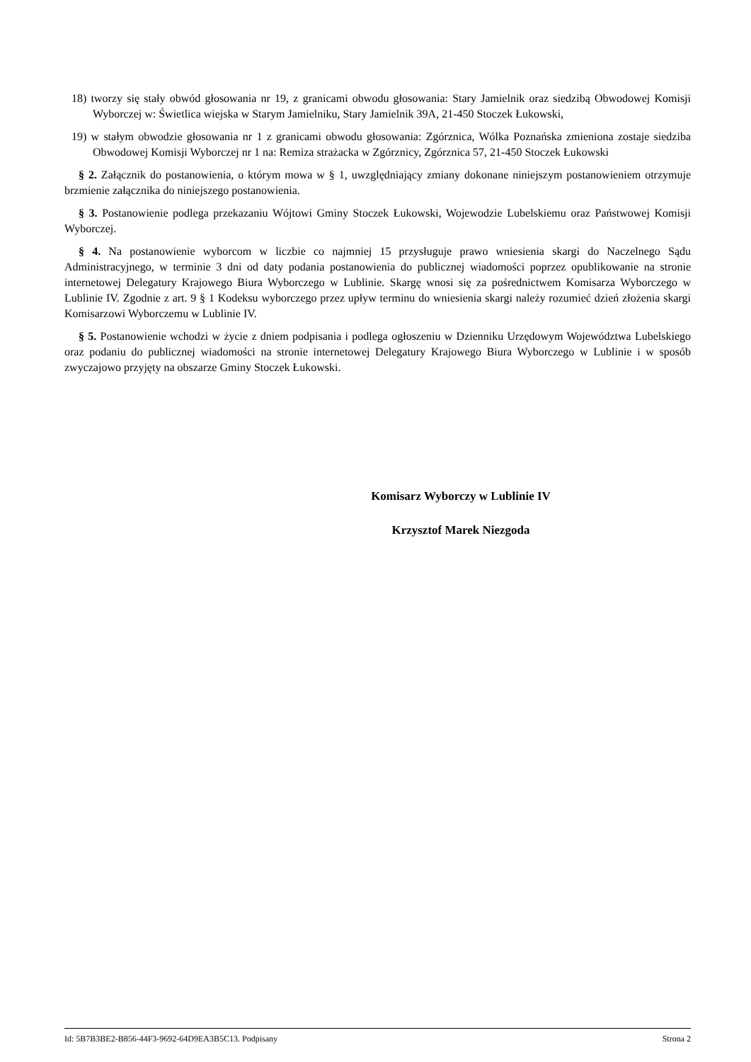18) tworzy się stały obwód głosowania nr 19, z granicami obwodu głosowania: Stary Jamielnik oraz siedzibą Obwodowej Komisji Wyborczej w: Świetlica wiejska w Starym Jamielniku, Stary Jamielnik 39A, 21-450 Stoczek Łukowski,
19) w stałym obwodzie głosowania nr 1 z granicami obwodu głosowania: Zgórznica, Wólka Poznańska zmieniona zostaje siedziba Obwodowej Komisji Wyborczej nr 1 na: Remiza strażacka w Zgórznicy, Zgórznica 57, 21-450 Stoczek Łukowski
§ 2. Załącznik do postanowienia, o którym mowa w § 1, uwzględniający zmiany dokonane niniejszym postanowieniem otrzymuje brzmienie załącznika do niniejszego postanowienia.
§ 3. Postanowienie podlega przekazaniu Wójtowi Gminy Stoczek Łukowski, Wojewodzie Lubelskiemu oraz Państwowej Komisji Wyborczej.
§ 4. Na postanowienie wyborcom w liczbie co najmniej 15 przysługuje prawo wniesienia skargi do Naczelnego Sądu Administracyjnego, w terminie 3 dni od daty podania postanowienia do publicznej wiadomości poprzez opublikowanie na stronie internetowej Delegatury Krajowego Biura Wyborczego w Lublinie. Skargę wnosi się za pośrednictwem Komisarza Wyborczego w Lublinie IV. Zgodnie z art. 9 § 1 Kodeksu wyborczego przez upływ terminu do wniesienia skargi należy rozumieć dzień złożenia skargi Komisarzowi Wyborczemu w Lublinie IV.
§ 5. Postanowienie wchodzi w życie z dniem podpisania i podlega ogłoszeniu w Dzienniku Urzędowym Województwa Lubelskiego oraz podaniu do publicznej wiadomości na stronie internetowej Delegatury Krajowego Biura Wyborczego w Lublinie i w sposób zwyczajowo przyjęty na obszarze Gminy Stoczek Łukowski.
Komisarz Wyborczy w Lublinie IV
Krzysztof Marek Niezgoda
Id: 5B7B3BE2-B856-44F3-9692-64D9EA3B5C13. Podpisany Strona 2